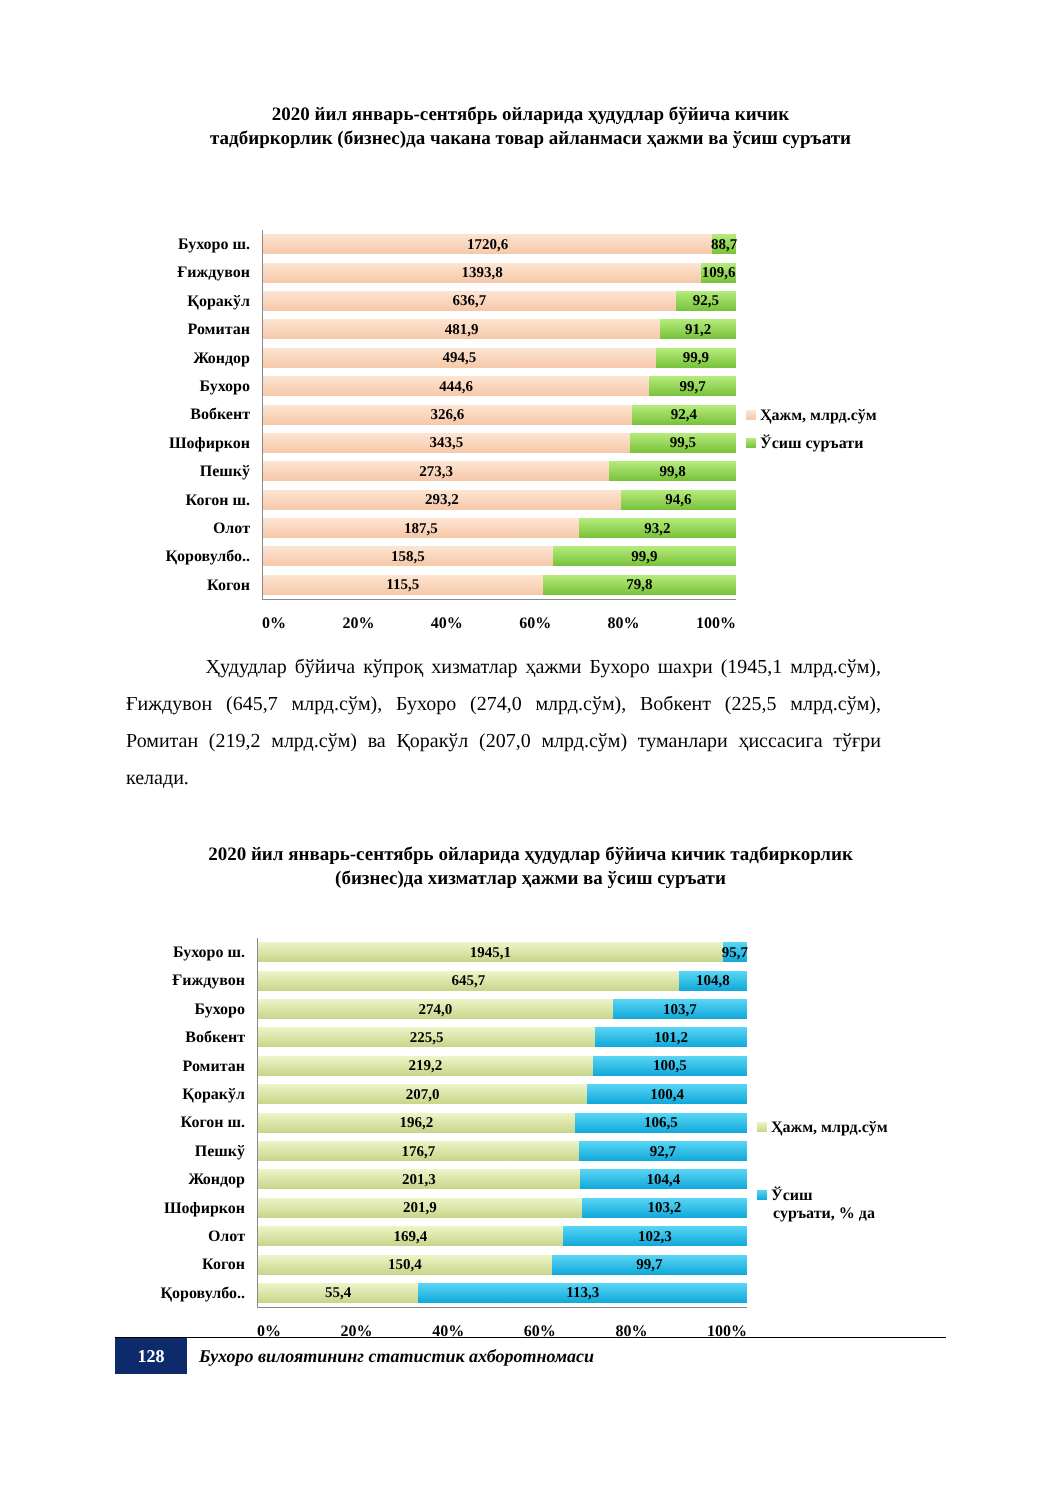2020 йил январь-сентябрь ойларида ҳудудлар бўйича кичик
тадбиркорлик (бизнес)да чакана товар айланмаси ҳажми ва ўсиш суръати
Бухоро ш.
Ғиждувон
Қоракўл
Ромитан
Жондор
Бухоро
Вобкент
Шофиркон
Пешкў
Когон ш.
Олот
Қоровулбо..
Когон
1720,6 88,7
1393,8 109,6
636,7 92,5
481,9 91,2
494,5 99,9
444,6 99,7
326,6 92,4
343,5 99,5
273,3 99,8
293,2 94,6
187,5 93,2
158,5 99,9
115,5 79,8
0% 20% 40% 60% 80% 100%
Ҳажм, млрд.сўм
Ўсиш суръати
Ҳудудлар бўйича кўпроқ хизматлар ҳажми Бухоро шахри (1945,1 млрд.сўм), Ғиждувон (645,7 млрд.сўм), Бухоро (274,0 млрд.сўм), Вобкент (225,5 млрд.сўм), Ромитан (219,2 млрд.сўм) ва Қоракўл (207,0 млрд.сўм) туманлари ҳиссасига тўғри келади.
2020 йил январь-сентябрь ойларида ҳудудлар бўйича кичик тадбиркорлик
(бизнес)да хизматлар ҳажми ва ўсиш суръати
Бухоро ш.
Ғиждувон
Бухоро
Вобкент
Ромитан
Қоракўл
Когон ш.
Пешкў
Жондор
Шофиркон
Олот
Когон
Қоровулбо..
1945,1 95,7
645,7 104,8
274,0 103,7
225,5 101,2
219,2 100,5
207,0 100,4
196,2 106,5
176,7 92,7
201,3 104,4
201,9 103,2
169,4 102,3
150,4 99,7
55,4 113,3
0% 20% 40% 60% 80% 100%
Ҳажм, млрд.сўм
Ўсиш
суръати, % да
128
Бухоро вилоятининг статистик ахборотномаси